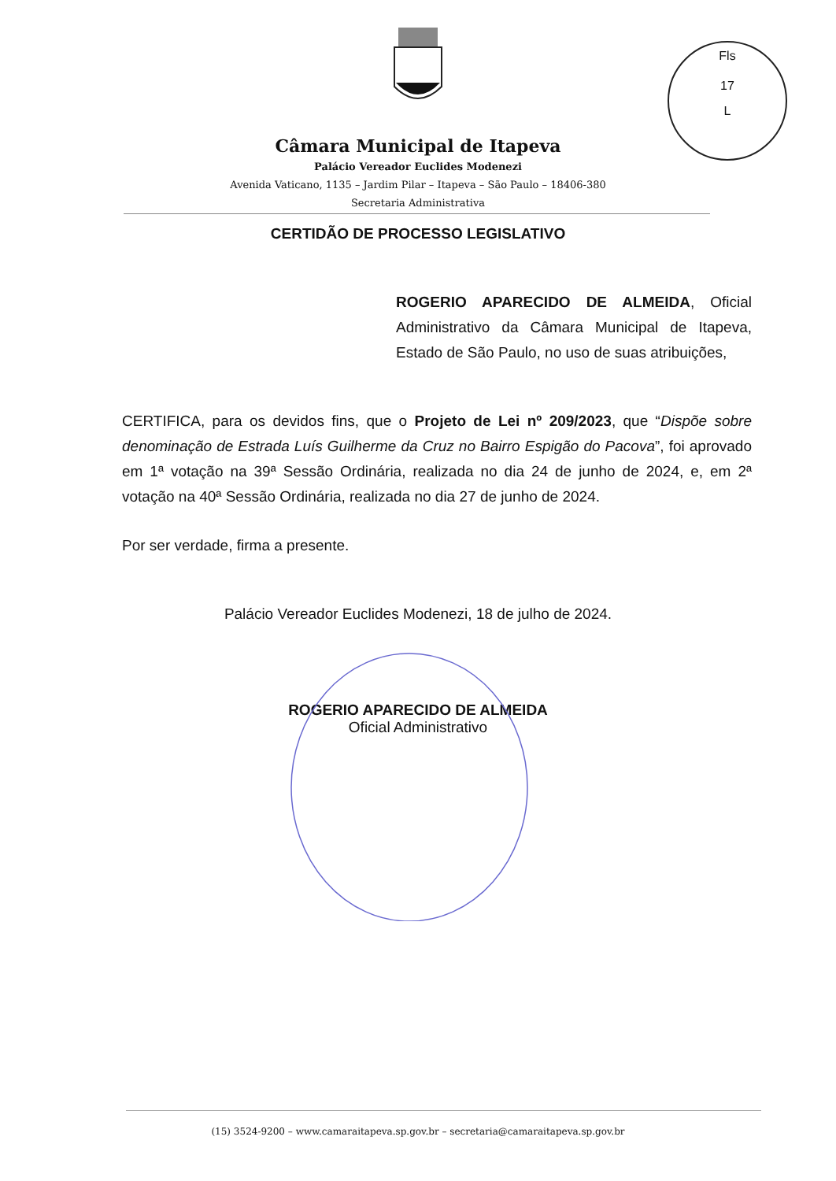Fls
17
L
Câmara Municipal de Itapeva
Palácio Vereador Euclides Modenezi
Avenida Vaticano, 1135 – Jardim Pilar – Itapeva – São Paulo – 18406-380
Secretaria Administrativa
CERTIDÃO DE PROCESSO LEGISLATIVO
ROGERIO APARECIDO DE ALMEIDA, Oficial Administrativo da Câmara Municipal de Itapeva, Estado de São Paulo, no uso de suas atribuições,
CERTIFICA, para os devidos fins, que o Projeto de Lei nº 209/2023, que “Dispõe sobre denominação de Estrada Luís Guilherme da Cruz no Bairro Espigão do Pacova”, foi aprovado em 1ª votação na 39ª Sessão Ordinária, realizada no dia 24 de junho de 2024, e, em 2ª votação na 40ª Sessão Ordinária, realizada no dia 27 de junho de 2024.
Por ser verdade, firma a presente.
Palácio Vereador Euclides Modenezi, 18 de julho de 2024.
ROGERIO APARECIDO DE ALMEIDA
Oficial Administrativo
(15) 3524-9200 – www.camaraitapeva.sp.gov.br – secretaria@camaraitapeva.sp.gov.br